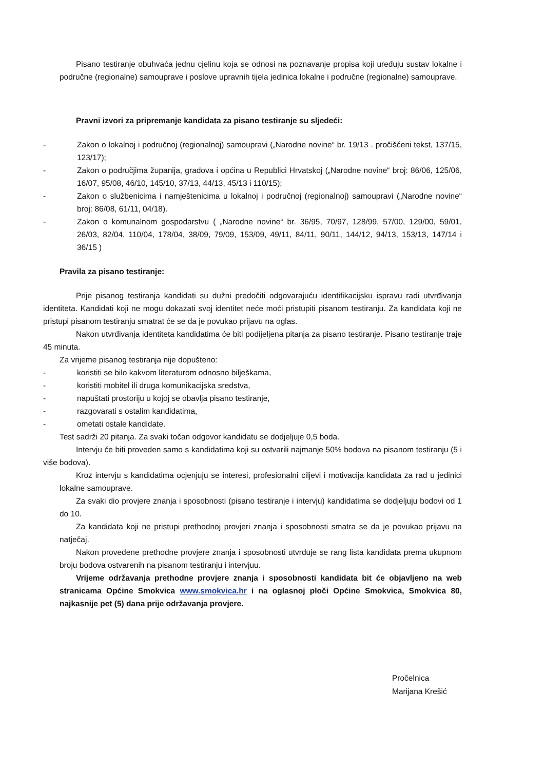Pisano testiranje obuhvaća jednu cjelinu koja se odnosi na poznavanje propisa koji uređuju sustav lokalne i područne (regionalne) samouprave i poslove upravnih tijela jedinica lokalne i područne (regionalne) samouprave.
Pravni izvori za pripremanje kandidata za pisano testiranje su sljedeći:
- Zakon o lokalnoj i područnoj (regionalnoj) samoupravi („Narodne novine“ br. 19/13 . pročišćeni tekst, 137/15, 123/17);
- Zakon o područjima županija, gradova i općina u Republici Hrvatskoj („Narodne novine“ broj: 86/06, 125/06, 16/07, 95/08, 46/10, 145/10, 37/13, 44/13, 45/13 i 110/15);
- Zakon o službenicima i namještenicima u lokalnoj i područnoj (regionalnoj) samoupravi („Narodne novine“ broj: 86/08, 61/11, 04/18).
- Zakon o komunalnom gospodarstvu ( „Narodne novine“ br. 36/95, 70/97, 128/99, 57/00, 129/00, 59/01, 26/03, 82/04, 110/04, 178/04, 38/09, 79/09, 153/09, 49/11, 84/11, 90/11, 144/12, 94/13, 153/13, 147/14 i 36/15 )
Pravila za pisano testiranje:
Prije pisanog testiranja kandidati su dužni predočiti odgovarajuću identifikacijsku ispravu radi utvrđivanja identiteta. Kandidati koji ne mogu dokazati svoj identitet neće moći pristupiti pisanom testiranju. Za kandidata koji ne pristupi pisanom testiranju smatrat će se da je povukao prijavu na oglas.
Nakon utvrđivanja identiteta kandidatima će biti podijeljena pitanja za pisano testiranje. Pisano testiranje traje 45 minuta.
Za vrijeme pisanog testiranja nije dopušteno:
- koristiti se bilo kakvom literaturom odnosno bilješkama,
- koristiti mobitel ili druga komunikacijska sredstva,
- napuštati prostoriju u kojoj se obavlja pisano testiranje,
- razgovarati s ostalim kandidatima,
- ometati ostale kandidate.
Test sadrži 20 pitanja. Za svaki točan odgovor kandidatu se dodjeljuje 0,5 boda.
Intervju će biti proveden samo s kandidatima koji su ostvarili najmanje 50% bodova na pisanom testiranju (5 i više bodova).
Kroz intervju s kandidatima ocjenjuju se interesi, profesionalni ciljevi i motivacija kandidata za rad u jedinici lokalne samouprave.
Za svaki dio provjere znanja i sposobnosti (pisano testiranje i intervju) kandidatima se dodjeljuju bodovi od 1 do 10.
Za kandidata koji ne pristupi prethodnoj provjeri znanja i sposobnosti smatra se da je povukao prijavu na natječaj.
Nakon provedene prethodne provjere znanja i sposobnosti utvrđuje se rang lista kandidata prema ukupnom broju bodova ostvarenih na pisanom testiranju i intervjuu.
Vrijeme održavanja prethodne provjere znanja i sposobnosti kandidata bit će objavljeno na web stranicama Općine Smokvica www.smokvica.hr i na oglasnoj ploči Općine Smokvica, Smokvica 80, najkasnije pet (5) dana prije održavanja provjere.
Pročelnica
Marijana Krešić